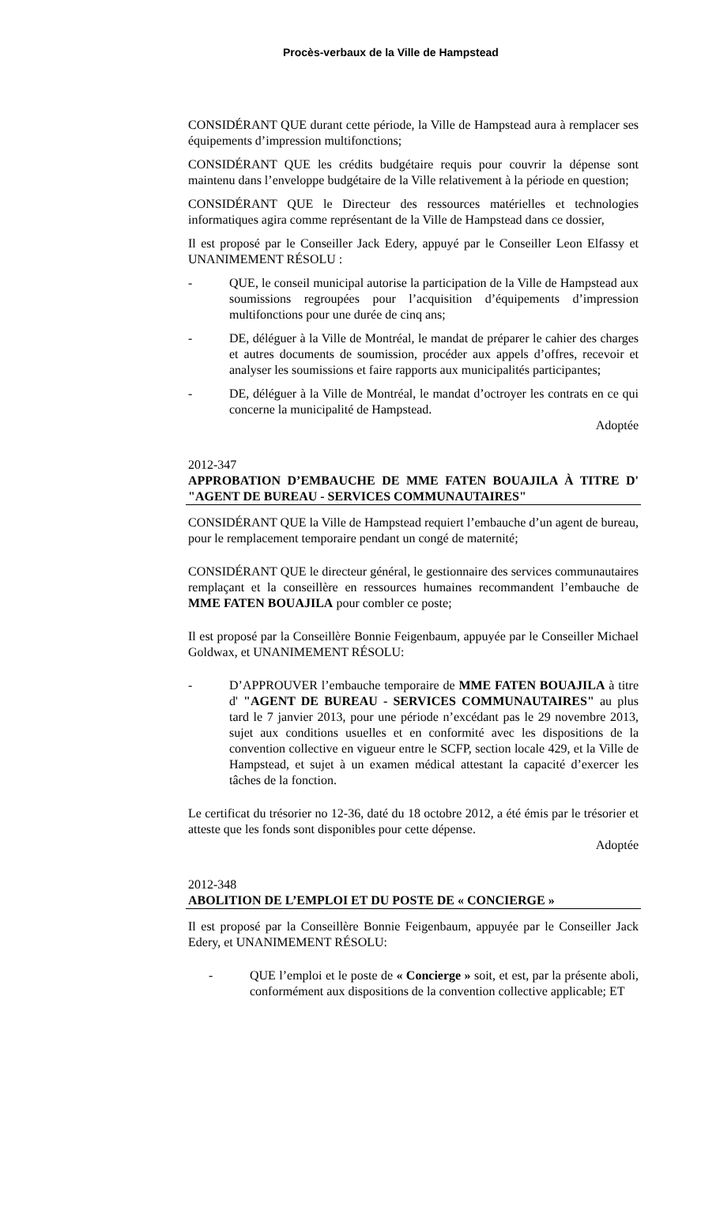Procès-verbaux de la Ville de Hampstead
CONSIDÉRANT QUE durant cette période, la Ville de Hampstead aura à remplacer ses équipements d’impression multifonctions;
CONSIDÉRANT QUE les crédits budgétaire requis pour couvrir la dépense sont maintenu dans l’enveloppe budgétaire de la Ville relativement à la période en question;
CONSIDÉRANT QUE le Directeur des ressources matérielles et technologies informatiques agira comme représentant de la Ville de Hampstead dans ce dossier,
Il est proposé par le Conseiller Jack Edery, appuyé par le Conseiller Leon Elfassy et UNANIMEMENT RÉSOLU :
- QUE, le conseil municipal autorise la participation de la Ville de Hampstead aux soumissions regroupées pour l’acquisition d’équipements d’impression multifonctions pour une durée de cinq ans;
- DE, déléguer à la Ville de Montréal, le mandat de préparer le cahier des charges et autres documents de soumission, procéder aux appels d’offres, recevoir et analyser les soumissions et faire rapports aux municipalités participantes;
- DE, déléguer à la Ville de Montréal, le mandat d’octroyer les contrats en ce qui concerne la municipalité de Hampstead.
Adoptée
2012-347
APPROBATION D’EMBAUCHE DE MME FATEN BOUAJILA À TITRE D' "AGENT DE BUREAU - SERVICES COMMUNAUTAIRES"
CONSIDÉRANT QUE la Ville de Hampstead requiert l’embauche d’un agent de bureau, pour le remplacement temporaire pendant un congé de maternité;
CONSIDÉRANT QUE le directeur général, le gestionnaire des services communautaires remplaçant et la conseillère en ressources humaines recommandent l’embauche de MME FATEN BOUAJILA pour combler ce poste;
Il est proposé par la Conseillère Bonnie Feigenbaum, appuyée par le Conseiller Michael Goldwax, et UNANIMEMENT RÉSOLU:
- D’APPROUVER l’embauche temporaire de MME FATEN BOUAJILA à titre d' "AGENT DE BUREAU - SERVICES COMMUNAUTAIRES" au plus tard le 7 janvier 2013, pour une période n’excédant pas le 29 novembre 2013, sujet aux conditions usuelles et en conformité avec les dispositions de la convention collective en vigueur entre le SCFP, section locale 429, et la Ville de Hampstead, et sujet à un examen médical attestant la capacité d’exercer les tâches de la fonction.
Le certificat du trésorier no 12-36, daté du 18 octobre 2012, a été émis par le trésorier et atteste que les fonds sont disponibles pour cette dépense.
Adoptée
2012-348
ABOLITION DE L’EMPLOI ET DU POSTE DE « CONCIERGE »
Il est proposé par la Conseillère Bonnie Feigenbaum, appuyée par le Conseiller Jack Edery, et UNANIMEMENT RÉSOLU:
- QUE l’emploi et le poste de « Concierge » soit, et est, par la présente aboli, conformément aux dispositions de la convention collective applicable; ET